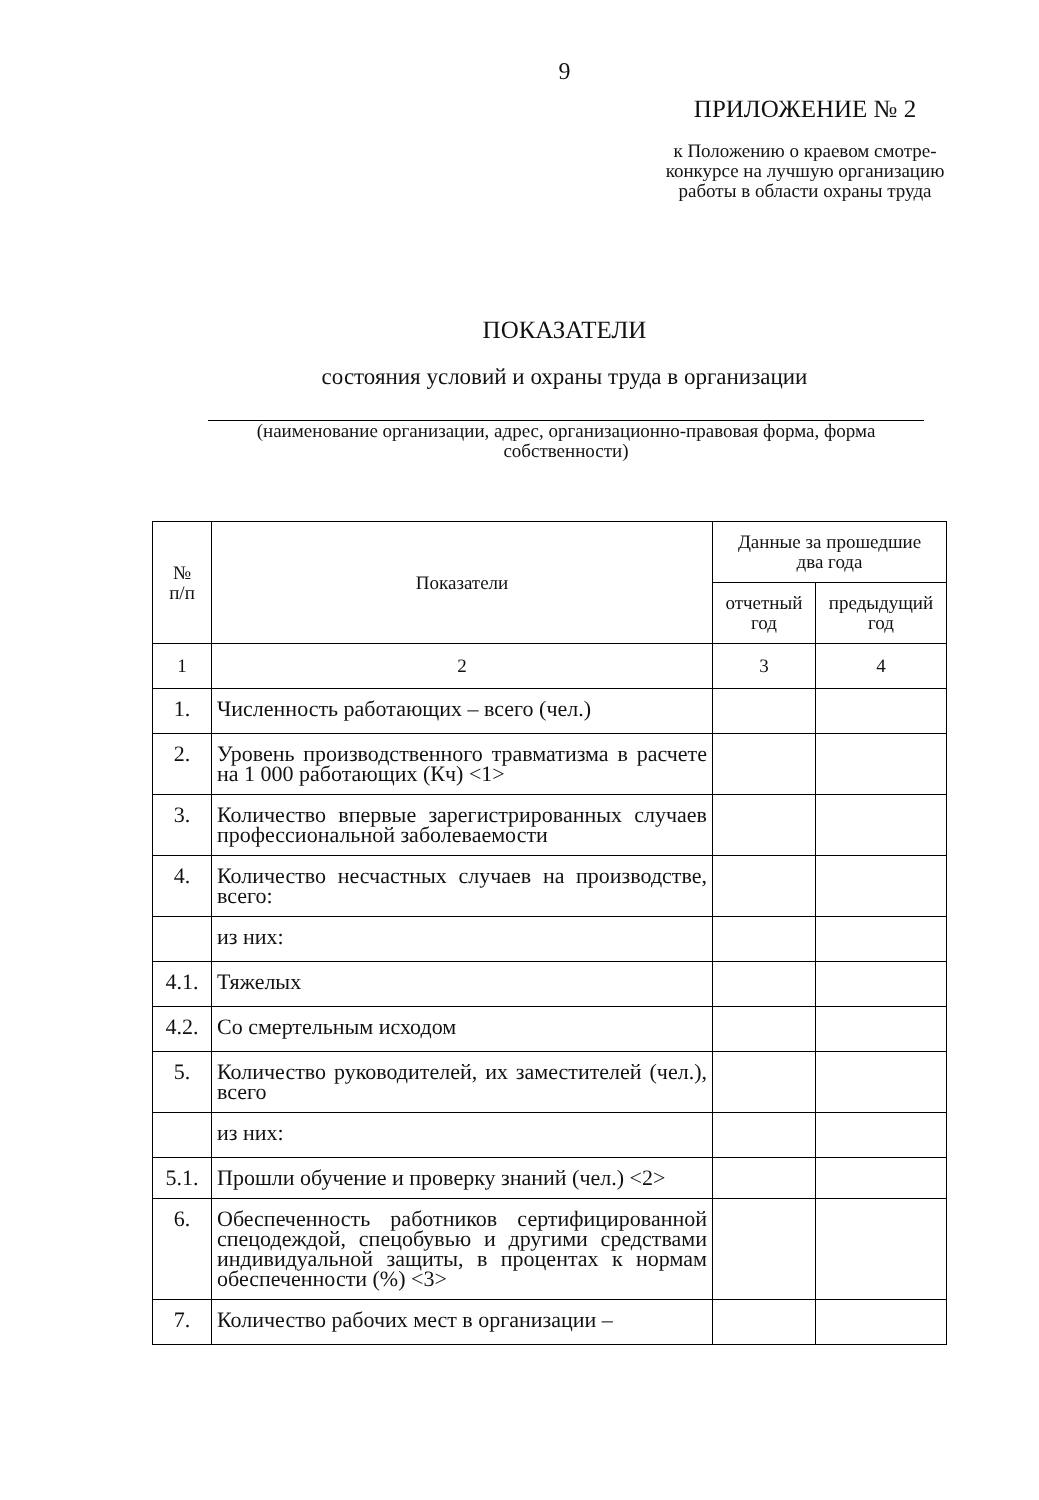9
ПРИЛОЖЕНИЕ № 2
к Положению о краевом смотре-конкурсе на лучшую организацию работы в области охраны труда
ПОКАЗАТЕЛИ
состояния условий и охраны труда в организации
(наименование организации, адрес, организационно-правовая форма, форма собственности)
| № п/п | Показатели | Данные за прошедшие два года | |
| --- | --- | --- | --- |
| | | отчетный год | предыдущий год |
| 1 | 2 | 3 | 4 |
| 1. | Численность работающих – всего (чел.) | | |
| 2. | Уровень производственного травматизма в расчете на 1 000 работающих (Кч) <1> | | |
| 3. | Количество впервые зарегистрированных случаев профессиональной заболеваемости | | |
| 4. | Количество несчастных случаев на производстве, всего: | | |
| | из них: | | |
| 4.1. | Тяжелых | | |
| 4.2. | Со смертельным исходом | | |
| 5. | Количество руководителей, их заместителей (чел.), всего | | |
| | из них: | | |
| 5.1. | Прошли обучение и проверку знаний (чел.) <2> | | |
| 6. | Обеспеченность работников сертифицированной спецодеждой, спецобувью и другими средствами индивидуальной защиты, в процентах к нормам обеспеченности (%) <3> | | |
| 7. | Количество рабочих мест в организации – | | |